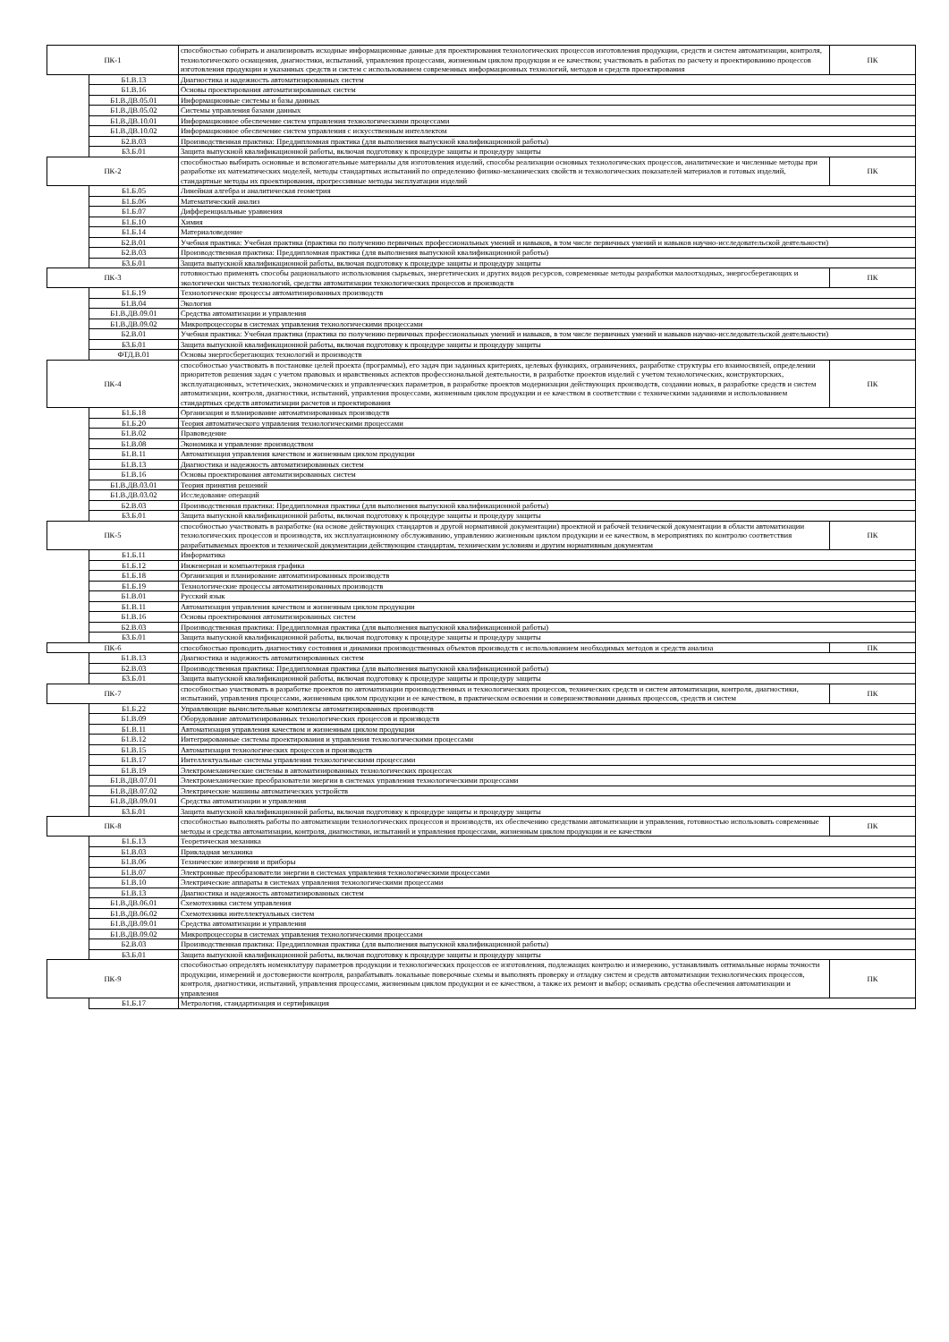| ПК-1 | | способностью собирать и анализировать исходные информационные данные для проектирования технологических процессов изготовления продукции, средств и систем автоматизации, контроля, технологического оснащения, диагностики, испытаний, управления процессами, жизненным циклом продукции и ее качеством; участвовать в работах по расчету и проектированию процессов изготовления продукции и указанных средств и систем с использованием современных информационных технологий, методов и средств проектирования | ПК |
| | Б1.В.13 | Диагностика и надежность автоматизированных систем | |
| | Б1.В.16 | Основы проектирования автоматизированных систем | |
| | Б1.В.ДВ.05.01 | Информационные системы и базы данных | |
| | Б1.В.ДВ.05.02 | Системы управления базами данных | |
| | Б1.В.ДВ.10.01 | Информационное обеспечение систем управления технологическими процессами | |
| | Б1.В.ДВ.10.02 | Информационное обеспечение систем управления с искусственным интеллектом | |
| | Б2.В.03 | Производственная практика: Преддипломная практика (для выполнения выпускной квалификационной работы) | |
| | Б3.Б.01 | Защита выпускной квалификационной работы, включая подготовку к процедуре защиты и процедуру защиты | |
| ПК-2 | | способностью выбирать основные и вспомогательные материалы для изготовления изделий, способы реализации основных технологических процессов, аналитические и численные методы при разработке их математических моделей, методы стандартных испытаний по определению физико-механических свойств и технологических показателей материалов и готовых изделий, стандартные методы их проектирования, прогрессивные методы эксплуатации изделий | ПК |
| | Б1.Б.05 | Линейная алгебра и аналитическая геометрия | |
| | Б1.Б.06 | Математический анализ | |
| | Б1.Б.07 | Дифференциальные уравнения | |
| | Б1.Б.10 | Химия | |
| | Б1.Б.14 | Материаловедение | |
| | Б2.В.01 | Учебная практика: Учебная практика (практика по получению первичных профессиональных умений и навыков, в том числе первичных умений и навыков научно-исследовательской деятельности) | |
| | Б2.В.03 | Производственная практика: Преддипломная практика (для выполнения выпускной квалификационной работы) | |
| | Б3.Б.01 | Защита выпускной квалификационной работы, включая подготовку к процедуре защиты и процедуру защиты | |
| ПК-3 | | готовностью применять способы рационального использования сырьевых, энергетических и других видов ресурсов, современные методы разработки малоотходных, энергосберегающих и экологически чистых технологий, средства автоматизации технологических процессов и производств | ПК |
| | Б1.Б.19 | Технологические процессы автоматизированных производств | |
| | Б1.В.04 | Экология | |
| | Б1.В.ДВ.09.01 | Средства автоматизации и управления | |
| | Б1.В.ДВ.09.02 | Микропроцессоры в системах управления технологическими процессами | |
| | Б2.В.01 | Учебная практика: Учебная практика (практика по получению первичных профессиональных умений и навыков, в том числе первичных умений и навыков научно-исследовательской деятельности) | |
| | Б3.Б.01 | Защита выпускной квалификационной работы, включая подготовку к процедуре защиты и процедуру защиты | |
| | ФТД.В.01 | Основы энергосберегающих технологий и производств | |
| ПК-4 | | способностью участвовать в постановке целей проекта (программы), его задач при заданных критериях, целевых функциях, ограничениях, разработке структуры его взаимосвязей, определении приоритетов решения задач с учетом правовых и нравственных аспектов профессиональной деятельности, в разработке проектов изделий с учетом технологических, конструкторских, эксплуатационных, эстетических, экономических и управленческих параметров, в разработке проектов модернизации действующих производств, создании новых, в разработке средств и систем автоматизации, контроля, диагностики, испытаний, управления процессами, жизненным циклом продукции и ее качеством в соответствии с техническими заданиями и использованием стандартных средств автоматизации расчетов и проектирования | ПК |
| | Б1.Б.18 | Организация и планирование автоматизированных производств | |
| | Б1.Б.20 | Теория автоматического управления технологическими процессами | |
| | Б1.В.02 | Правоведение | |
| | Б1.В.08 | Экономика и управление производством | |
| | Б1.В.11 | Автоматизация управления качеством и жизненным циклом продукции | |
| | Б1.В.13 | Диагностика и надежность автоматизированных систем | |
| | Б1.В.16 | Основы проектирования автоматизированных систем | |
| | Б1.В.ДВ.03.01 | Теория принятия решений | |
| | Б1.В.ДВ.03.02 | Исследование операций | |
| | Б2.В.03 | Производственная практика: Преддипломная практика (для выполнения выпускной квалификационной работы) | |
| | Б3.Б.01 | Защита выпускной квалификационной работы, включая подготовку к процедуре защиты и процедуру защиты | |
| ПК-5 | | способностью участвовать в разработке (на основе действующих стандартов и другой нормативной документации) проектной и рабочей технической документации в области автоматизации технологических процессов и производств, их эксплуатационному обслуживанию, управлению жизненным циклом продукции и ее качеством, в мероприятиях по контролю соответствия разрабатываемых проектов и технической документации действующим стандартам, техническим условиям и другим нормативным документам | ПК |
| | Б1.Б.11 | Информатика | |
| | Б1.Б.12 | Инженерная и компьютерная графика | |
| | Б1.Б.18 | Организация и планирование автоматизированных производств | |
| | Б1.Б.19 | Технологические процессы автоматизированных производств | |
| | Б1.В.01 | Русский язык | |
| | Б1.В.11 | Автоматизация управления качеством и жизненным циклом продукции | |
| | Б1.В.16 | Основы проектирования автоматизированных систем | |
| | Б2.В.03 | Производственная практика: Преддипломная практика (для выполнения выпускной квалификационной работы) | |
| | Б3.Б.01 | Защита выпускной квалификационной работы, включая подготовку к процедуре защиты и процедуру защиты | |
| ПК-6 | | способностью проводить диагностику состояния и динамики производственных объектов производств с использованием необходимых методов и средств анализа | ПК |
| | Б1.В.13 | Диагностика и надежность автоматизированных систем | |
| | Б2.В.03 | Производственная практика: Преддипломная практика (для выполнения выпускной квалификационной работы) | |
| | Б3.Б.01 | Защита выпускной квалификационной работы, включая подготовку к процедуре защиты и процедуру защиты | |
| ПК-7 | | способностью участвовать в разработке проектов по автоматизации производственных и технологических процессов, технических средств и систем автоматизации, контроля, диагностики, испытаний, управления процессами, жизненным циклом продукции и ее качеством, в практическом освоении и совершенствовании данных процессов, средств и систем | ПК |
| | Б1.Б.22 | Управляющие вычислительные комплексы автоматизированных производств | |
| | Б1.В.09 | Оборудование автоматизированных технологических процессов и производств | |
| | Б1.В.11 | Автоматизация управления качеством и жизненным циклом продукции | |
| | Б1.В.12 | Интегрированные системы проектирования и управления технологическими процессами | |
| | Б1.В.15 | Автоматизация технологических процессов и производств | |
| | Б1.В.17 | Интеллектуальные системы управления технологическими процессами | |
| | Б1.В.19 | Электромеханические системы в автоматизированных технологических процессах | |
| | Б1.В.ДВ.07.01 | Электромеханические преобразователи энергии в системах управления технологическими процессами | |
| | Б1.В.ДВ.07.02 | Электрические машины автоматических устройств | |
| | Б1.В.ДВ.09.01 | Средства автоматизации и управления | |
| | Б3.Б.01 | Защита выпускной квалификационной работы, включая подготовку к процедуре защиты и процедуру защиты | |
| ПК-8 | | способностью выполнять работы по автоматизации технологических процессов и производств, их обеспечению средствами автоматизации и управления, готовностью использовать современные методы и средства автоматизации, контроля, диагностики, испытаний и управления процессами, жизненным циклом продукции и ее качеством | ПК |
| | Б1.Б.13 | Теоретическая механика | |
| | Б1.В.03 | Прикладная механика | |
| | Б1.В.06 | Технические измерения и приборы | |
| | Б1.В.07 | Электронные преобразователи энергии в системах управления технологическими процессами | |
| | Б1.В.10 | Электрические аппараты в системах управления технологическими процессами | |
| | Б1.В.13 | Диагностика и надежность автоматизированных систем | |
| | Б1.В.ДВ.06.01 | Схемотехника систем управления | |
| | Б1.В.ДВ.06.02 | Схемотехника интеллектуальных систем | |
| | Б1.В.ДВ.09.01 | Средства автоматизации и управления | |
| | Б1.В.ДВ.09.02 | Микропроцессоры в системах управления технологическими процессами | |
| | Б2.В.03 | Производственная практика: Преддипломная практика (для выполнения выпускной квалификационной работы) | |
| | Б3.Б.01 | Защита выпускной квалификационной работы, включая подготовку к процедуре защиты и процедуру защиты | |
| ПК-9 | | способностью определять номенклатуру параметров продукции и технологических процессов ее изготовления, подлежащих контролю и измерению, устанавливать оптимальные нормы точности продукции, измерений и достоверности контроля, разрабатывать локальные поверочные схемы и выполнять проверку и отладку систем и средств автоматизации технологических процессов, контроля, диагностики, испытаний, управления процессами, жизненным циклом продукции и ее качеством, а также их ремонт и выбор; осваивать средства обеспечения автоматизации и управления | ПК |
| | Б1.Б.17 | Метрология, стандартизация и сертификация | |